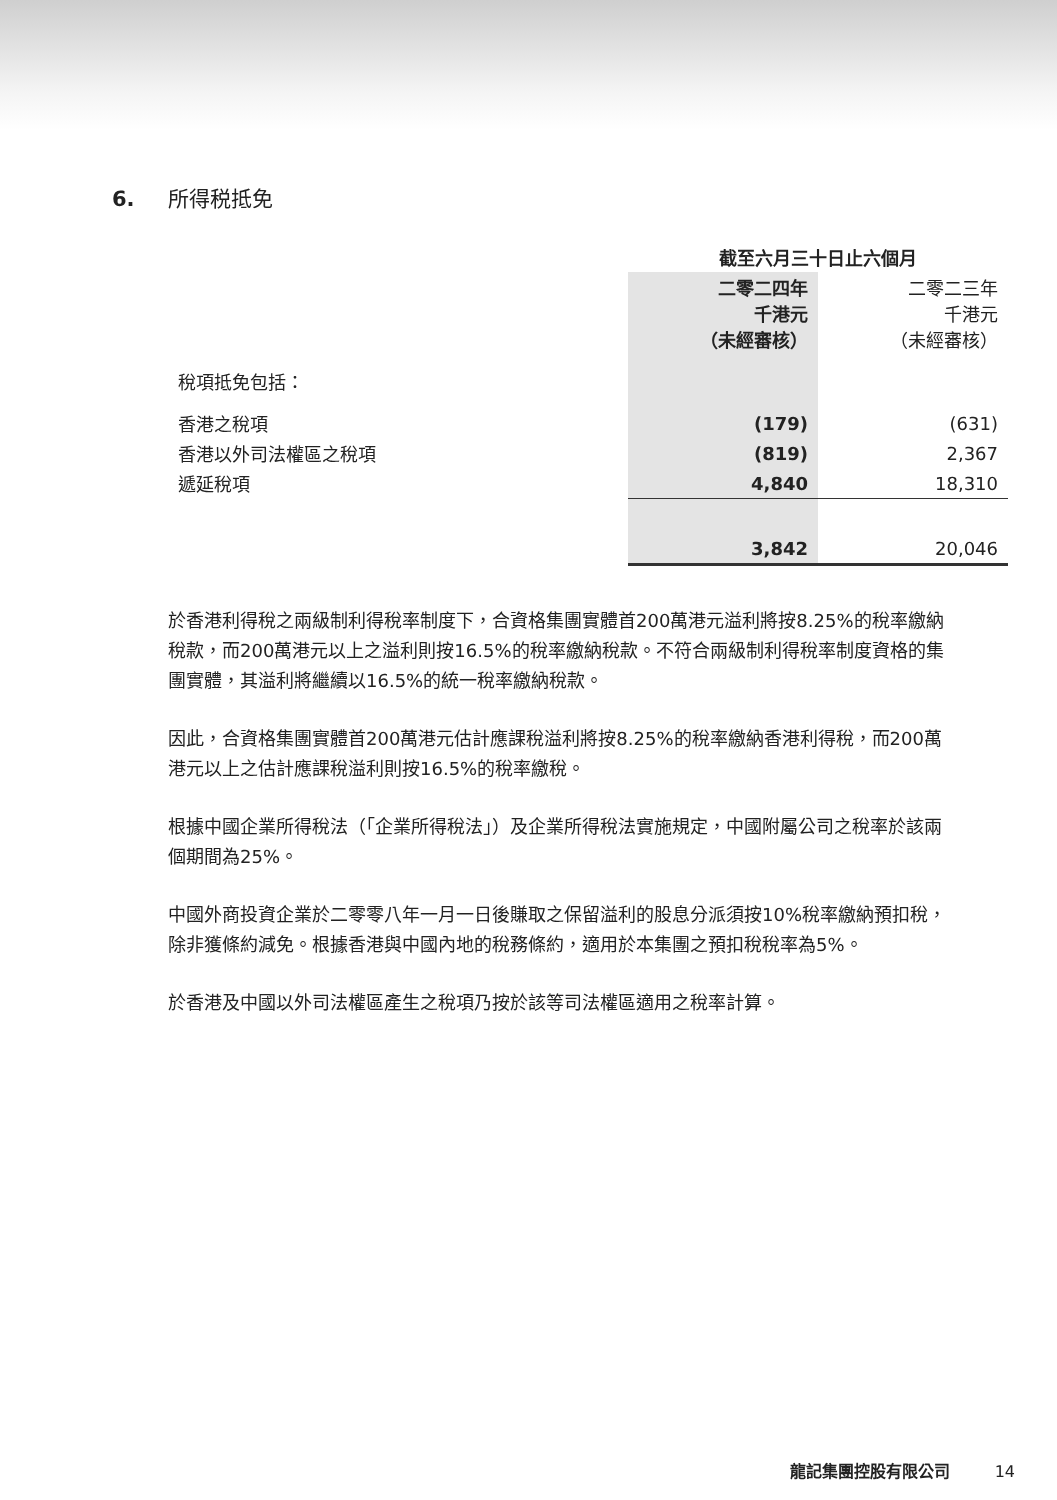6. 所得税抵免
| | 截至六月三十日止六個月 | |
| | 二零二四年 千港元 （未經審核） | 二零二三年 千港元 （未經審核） |
| 稅項抵免包括： | | |
| 香港之稅項 | (179) | (631) |
| 香港以外司法權區之稅項 | (819) | 2,367 |
| 遞延稅項 | 4,840 | 18,310 |
| | 3,842 | 20,046 |
於香港利得稅之兩級制利得稅率制度下，合資格集團實體首200萬港元溢利將按8.25%的稅率繳納稅款，而200萬港元以上之溢利則按16.5%的稅率繳納稅款。不符合兩級制利得稅率制度資格的集團實體，其溢利將繼續以16.5%的統一稅率繳納稅款。
因此，合資格集團實體首200萬港元估計應課稅溢利將按8.25%的稅率繳納香港利得稅，而200萬港元以上之估計應課稅溢利則按16.5%的稅率繳稅。
根據中國企業所得稅法（「企業所得稅法」）及企業所得稅法實施規定，中國附屬公司之稅率於該兩個期間為25%。
中國外商投資企業於二零零八年一月一日後賺取之保留溢利的股息分派須按10%稅率繳納預扣稅，除非獲條約減免。根據香港與中國內地的稅務條約，適用於本集團之預扣稅稅率為5%。
於香港及中國以外司法權區產生之稅項乃按於該等司法權區適用之稅率計算。
龍記集團控股有限公司 14